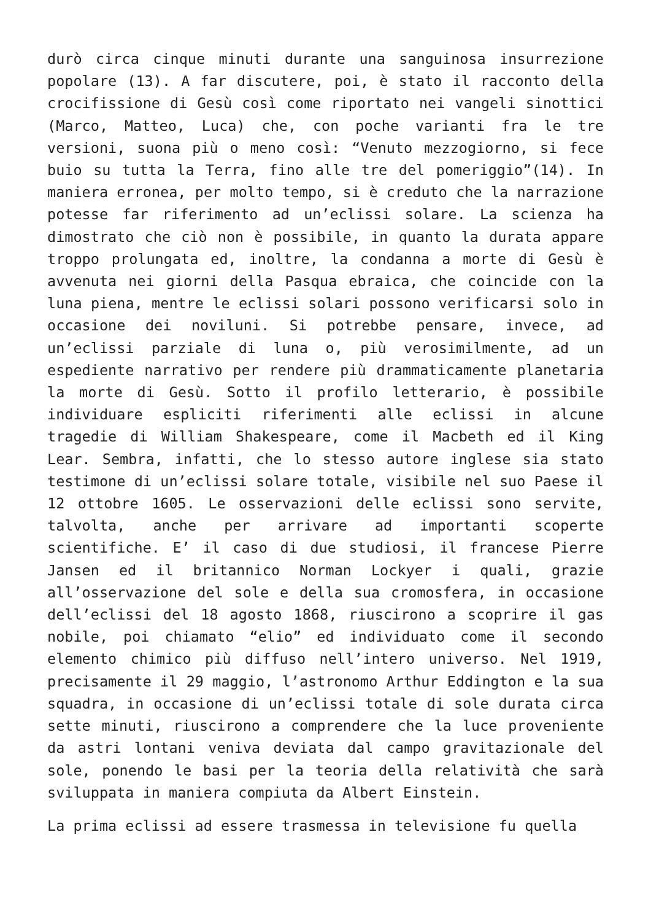durò circa cinque minuti durante una sanguinosa insurrezione popolare (13). A far discutere, poi, è stato il racconto della crocifissione di Gesù così come riportato nei vangeli sinottici (Marco, Matteo, Luca) che, con poche varianti fra le tre versioni, suona più o meno così: “Venuto mezzogiorno, si fece buio su tutta la Terra, fino alle tre del pomeriggio”(14). In maniera erronea, per molto tempo, si è creduto che la narrazione potesse far riferimento ad un’eclissi solare. La scienza ha dimostrato che ciò non è possibile, in quanto la durata appare troppo prolungata ed, inoltre, la condanna a morte di Gesù è avvenuta nei giorni della Pasqua ebraica, che coincide con la luna piena, mentre le eclissi solari possono verificarsi solo in occasione dei noviluni. Si potrebbe pensare, invece, ad un’eclissi parziale di luna o, più verosimilmente, ad un espediente narrativo per rendere più drammaticamente planetaria la morte di Gesù. Sotto il profilo letterario, è possibile individuare espliciti riferimenti alle eclissi in alcune tragedie di William Shakespeare, come il Macbeth ed il King Lear. Sembra, infatti, che lo stesso autore inglese sia stato testimone di un’eclissi solare totale, visibile nel suo Paese il 12 ottobre 1605. Le osservazioni delle eclissi sono servite, talvolta, anche per arrivare ad importanti scoperte scientifiche. E’ il caso di due studiosi, il francese Pierre Jansen ed il britannico Norman Lockyer i quali, grazie all’osservazione del sole e della sua cromosfera, in occasione dell’eclissi del 18 agosto 1868, riuscirono a scoprire il gas nobile, poi chiamato “elio” ed individuato come il secondo elemento chimico più diffuso nell’intero universo. Nel 1919, precisamente il 29 maggio, l’astronomo Arthur Eddington e la sua squadra, in occasione di un’eclissi totale di sole durata circa sette minuti, riuscirono a comprendere che la luce proveniente da astri lontani veniva deviata dal campo gravitazionale del sole, ponendo le basi per la teoria della relatività che sarà sviluppata in maniera compiuta da Albert Einstein.
La prima eclissi ad essere trasmessa in televisione fu quella